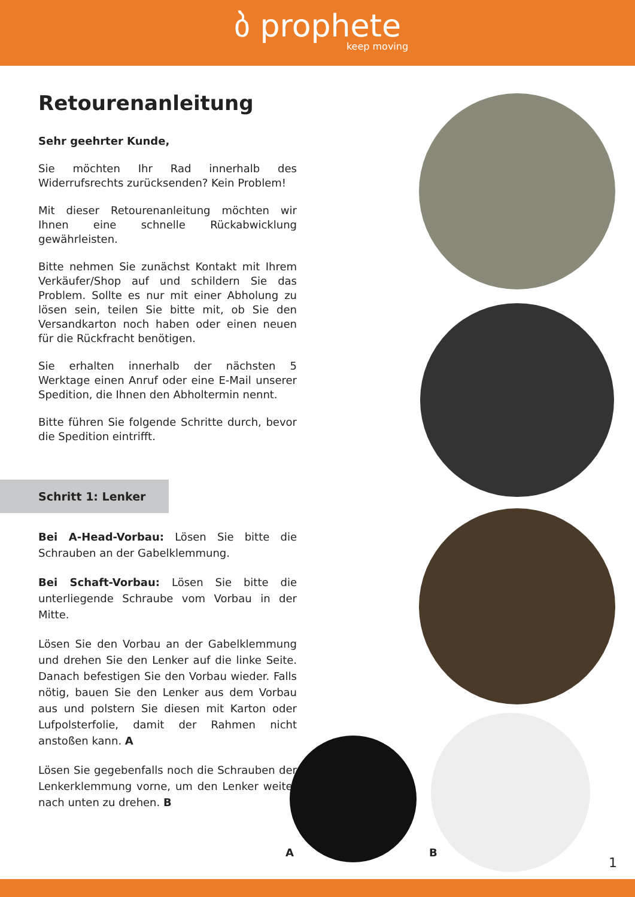ბ prophete
keep moving
Retourenanleitung
Sehr geehrter Kunde,
Sie möchten Ihr Rad innerhalb des Widerrufsrechts zurücksenden? Kein Problem!
Mit dieser Retourenanleitung möchten wir Ihnen eine schnelle Rückabwicklung gewährleisten.
Bitte nehmen Sie zunächst Kontakt mit Ihrem Verkäufer/Shop auf und schildern Sie das Problem. Sollte es nur mit einer Abholung zu lösen sein, teilen Sie bitte mit, ob Sie den Versandkarton noch haben oder einen neuen für die Rückfracht benötigen.
Sie erhalten innerhalb der nächsten 5 Werktage einen Anruf oder eine E-Mail unserer Spedition, die Ihnen den Abholtermin nennt.
Bitte führen Sie folgende Schritte durch, bevor die Spedition eintrifft.
Schritt 1: Lenker
Bei A-Head-Vorbau: Lösen Sie bitte die Schrauben an der Gabelklemmung.
Bei Schaft-Vorbau: Lösen Sie bitte die unterliegende Schraube vom Vorbau in der Mitte.
Lösen Sie den Vorbau an der Gabelklemmung und drehen Sie den Lenker auf die linke Seite. Danach befestigen Sie den Vorbau wieder. Falls nötig, bauen Sie den Lenker aus dem Vorbau aus und polstern Sie diesen mit Karton oder Lufpolsterfolie, damit der Rahmen nicht anstoßen kann. A
Lösen Sie gegebenfalls noch die Schrauben der Lenkerklemmung vorne, um den Lenker weiter nach unten zu drehen. B
A B
1